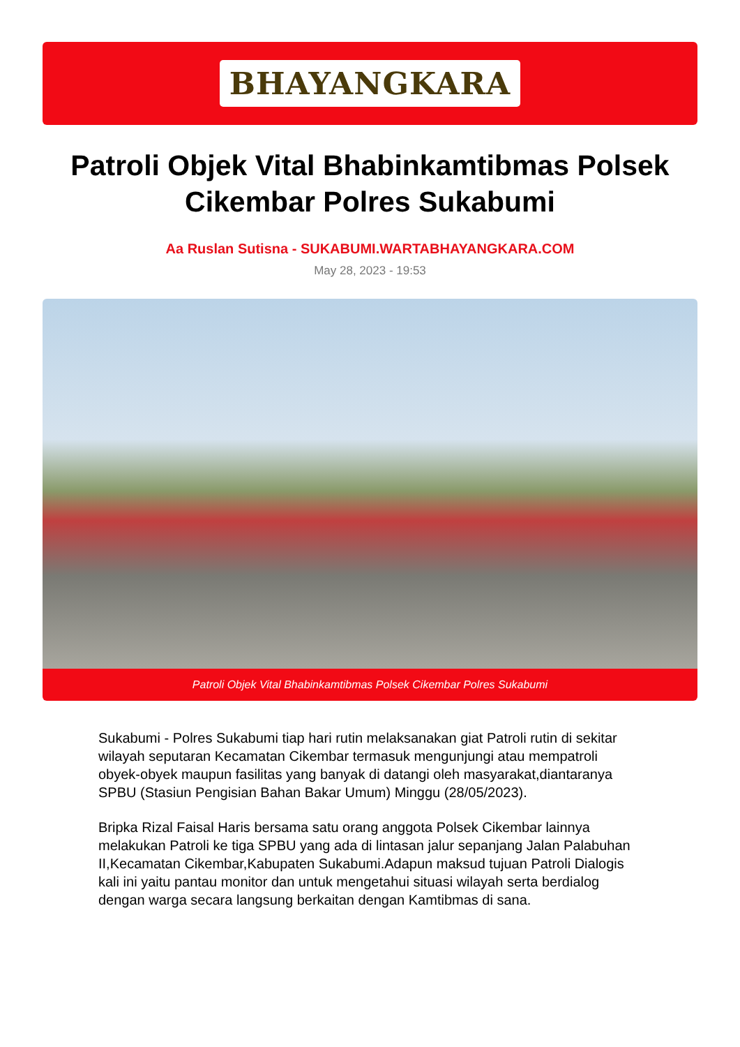BHAYANGKARA
Patroli Objek Vital Bhabinkamtibmas Polsek Cikembar Polres Sukabumi
Aa Ruslan Sutisna - SUKABUMI.WARTABHAYANGKARA.COM
May 28, 2023 - 19:53
Patroli Objek Vital Bhabinkamtibmas Polsek Cikembar Polres Sukabumi
Sukabumi - Polres Sukabumi tiap hari rutin melaksanakan giat Patroli rutin di sekitar wilayah seputaran Kecamatan Cikembar termasuk mengunjungi atau mempatroli obyek-obyek maupun fasilitas yang banyak di datangi oleh masyarakat,diantaranya SPBU (Stasiun Pengisian Bahan Bakar Umum) Minggu (28/05/2023).
Bripka Rizal Faisal Haris bersama satu orang anggota Polsek Cikembar lainnya melakukan Patroli ke tiga SPBU yang ada di lintasan jalur sepanjang Jalan Palabuhan II,Kecamatan Cikembar,Kabupaten Sukabumi.Adapun maksud tujuan Patroli Dialogis kali ini yaitu pantau monitor dan untuk mengetahui situasi wilayah serta berdialog dengan warga secara langsung berkaitan dengan Kamtibmas di sana.